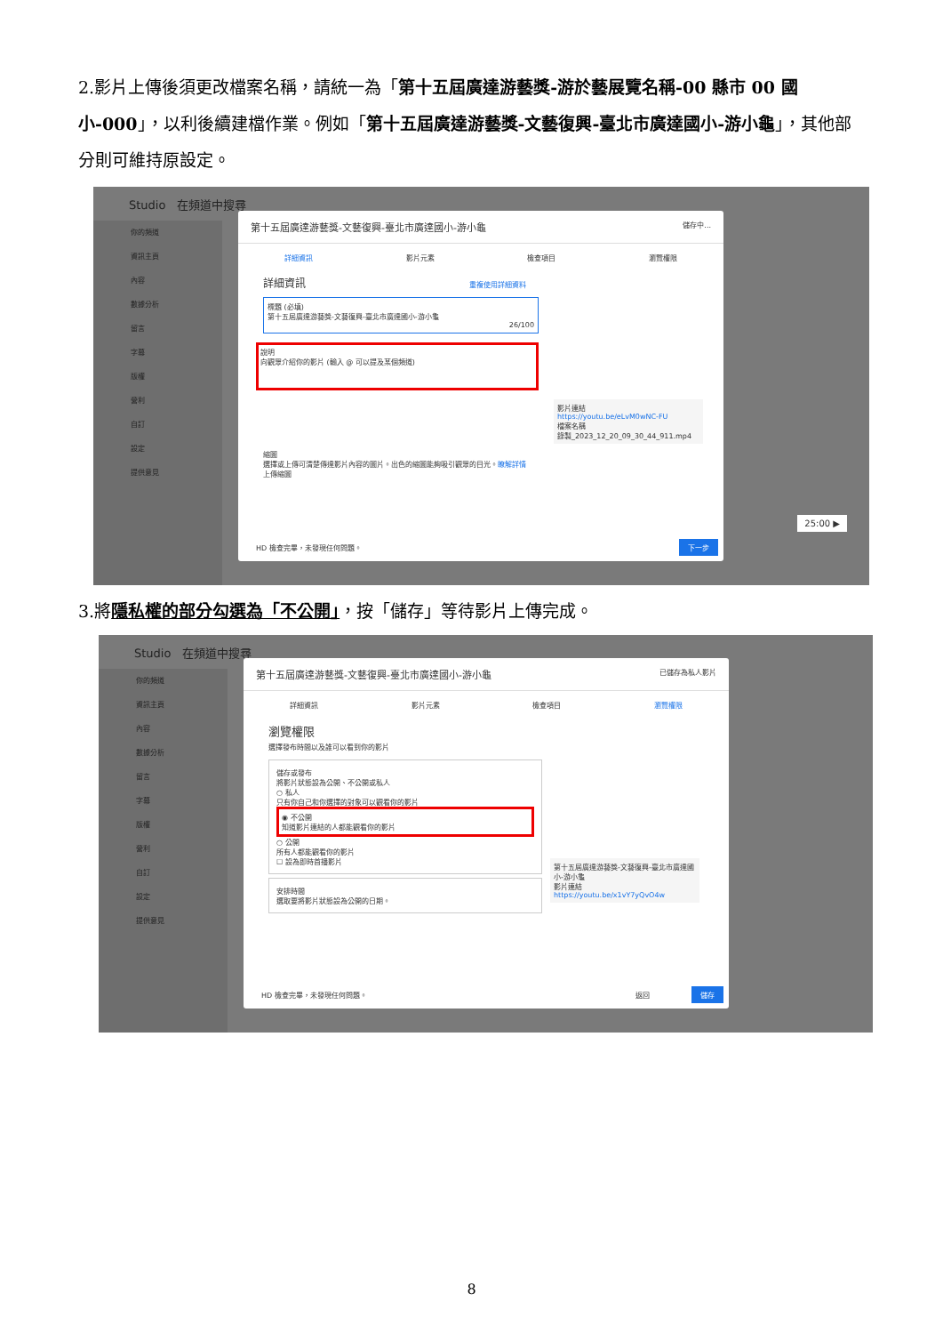2.影片上傳後須更改檔案名稱，請統一為「第十五屆廣達游藝獎-游於藝展覽名稱-00 縣市 00 國小-000」，以利後續建檔作業。例如「第十五屆廣達游藝獎-文藝復興-臺北市廣達國小-游小龜」，其他部分則可維持原設定。
Studio 在頻道中搜尋
你的頻道
資訊主頁
內容
數據分析
留言
字幕
版權
營利
自訂
設定
提供意見
第十五屆廣達游藝獎-文藝復興-臺北市廣達國小-游小龜 儲存中...
詳細資訊 影片元素 檢查項目 瀏覽權限
詳細資訊 重複使用詳細資料
標題 (必填)
第十五屆廣達游藝獎-文藝復興-臺北市廣達國小-游小龜
26/100
說明
向觀眾介紹你的影片 (輸入 @ 可以提及某個頻道)
影片連結
https://youtu.be/eLvM0wNC-FU
檔案名稱
錄製_2023_12_20_09_30_44_911.mp4
縮圖
選擇或上傳可清楚傳達影片內容的圖片。出色的縮圖能夠吸引觀眾的目光。瞭解詳情
上傳縮圖
HD 檢查完畢，未發現任何問題。 下一步
25:00 ▶
3.將隱私權的部分勾選為「不公開」，按「儲存」等待影片上傳完成。
Studio 在頻道中搜尋
你的頻道
資訊主頁
內容
數據分析
留言
字幕
版權
營利
自訂
設定
提供意見
第十五屆廣達游藝獎-文藝復興-臺北市廣達國小-游小龜 已儲存為私人影片
詳細資訊 影片元素 檢查項目 瀏覽權限
瀏覽權限
選擇發布時間以及誰可以看到你的影片
儲存或發布
將影片狀態設為公開、不公開或私人
○ 私人
只有你自己和你選擇的對象可以觀看你的影片
◉ 不公開
知道影片連結的人都能觀看你的影片
○ 公開
所有人都能觀看你的影片
☐ 設為即時首播影片
安排時間
選取要將影片狀態設為公開的日期。
第十五屆廣達游藝獎-文藝復興-臺北市廣達國小-游小龜
影片連結
https://youtu.be/x1vY7yQvO4w
HD 檢查完畢，未發現任何問題。 返回 儲存
8